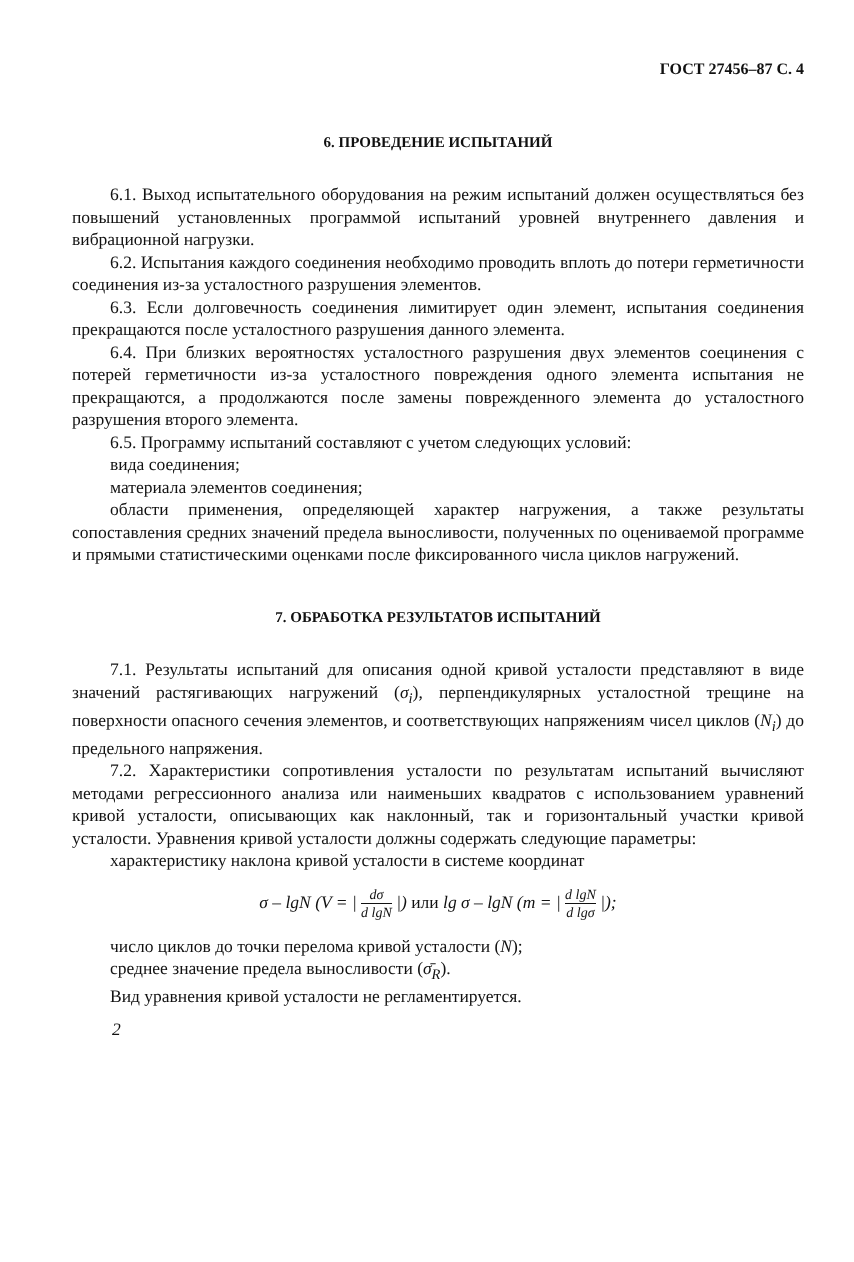ГОСТ 27456–87 С. 4
6. ПРОВЕДЕНИЕ ИСПЫТАНИЙ
6.1. Выход испытательного оборудования на режим испытаний должен осуществляться без повышений установленных программой испытаний уровней внутреннего давления и вибрационной нагрузки.
6.2. Испытания каждого соединения необходимо проводить вплоть до потери герметичности соединения из-за усталостного разрушения элементов.
6.3. Если долговечность соединения лимитирует один элемент, испытания соединения прекращаются после усталостного разрушения данного элемента.
6.4. При близких вероятностях усталостного разрушения двух элементов соецинения с потерей герметичности из-за усталостного повреждения одного элемента испытания не прекращаются, а продолжаются после замены поврежденного элемента до усталостного разрушения второго элемента.
6.5. Программу испытаний составляют с учетом следующих условий:
вида соединения;
материала элементов соединения;
области применения, определяющей характер нагружения, а также результаты сопоставления средних значений предела выносливости, полученных по оцениваемой программе и прямыми статистическими оценками после фиксированного числа циклов нагружений.
7. ОБРАБОТКА РЕЗУЛЬТАТОВ ИСПЫТАНИЙ
7.1. Результаты испытаний для описания одной кривой усталости представляют в виде значений растягивающих нагружений (σ<sub>i</sub>), перпендикулярных усталостной трещине на поверхности опасного сечения элементов, и соответствующих напряжениям чисел циклов (N<sub>i</sub>) до предельного напряжения.
7.2. Характеристики сопротивления усталости по результатам испытаний вычисляют методами регрессионного анализа или наименьших квадратов с использованием уравнений кривой усталости, описывающих как наклонный, так и горизонтальный участки кривой усталости. Уравнения кривой усталости должны содержать следующие параметры:
характеристику наклона кривой усталости в системе координат
σ – lgN (V = | dσ d lgN |) или lg σ – lgN (m = | d lgN d lgσ |);
число циклов до точки перелома кривой усталости (N);
среднее значение предела выносливости (σ̄<sub>R</sub>).
Вид уравнения кривой усталости не регламентируется.
2